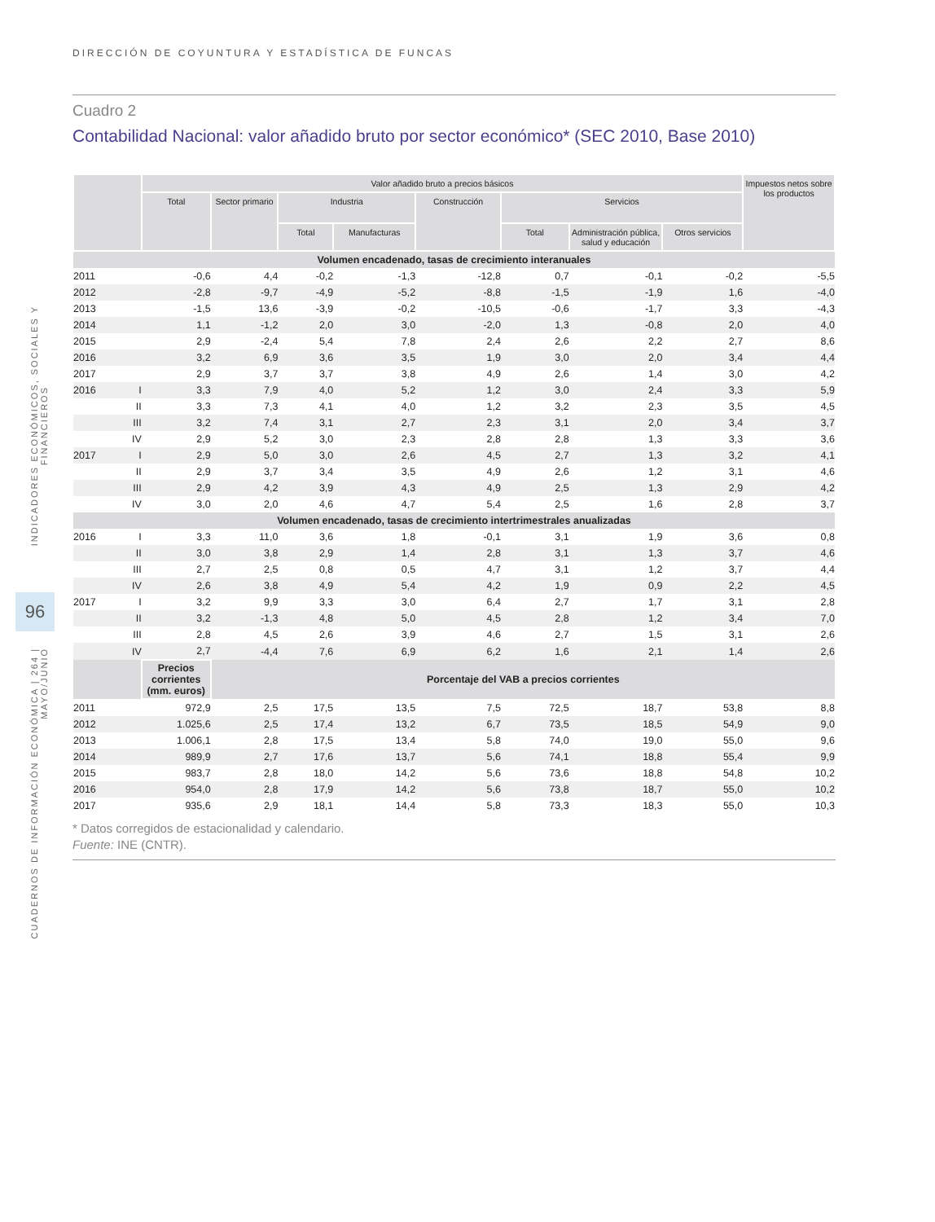CUADERNOS DE INFORMACIÓN ECONÓMICA | 264 | MAYO/JUNIO
96
INDICADORES ECONÓMICOS, SOCIALES Y FINANCIEROS
DIRECCIÓN DE COYUNTURA Y ESTADÍSTICA DE FUNCAS
Cuadro 2
Contabilidad Nacional: valor añadido bruto por sector económico* (SEC 2010, Base 2010)
| | | Valor añadido bruto a precios básicos | | | | | | | | Impuestos netos sobre los productos |
| --- | --- | --- | --- | --- | --- | --- | --- | --- | --- | --- |
| | | Total | Sector primario | Industria | | Construcción | Servicios | | | |
| | | | | Total | Manufacturas | | Total | Administración pública, salud y educación | Otros servicios | |
| Volumen encadenado, tasas de crecimiento interanuales | | | | | | | | | | |
| 2011 | | -0,6 | 4,4 | -0,2 | -1,3 | -12,8 | 0,7 | -0,1 | -0,2 | -5,5 |
| 2012 | | -2,8 | -9,7 | -4,9 | -5,2 | -8,8 | -1,5 | -1,9 | 1,6 | -4,0 |
| 2013 | | -1,5 | 13,6 | -3,9 | -0,2 | -10,5 | -0,6 | -1,7 | 3,3 | -4,3 |
| 2014 | | 1,1 | -1,2 | 2,0 | 3,0 | -2,0 | 1,3 | -0,8 | 2,0 | 4,0 |
| 2015 | | 2,9 | -2,4 | 5,4 | 7,8 | 2,4 | 2,6 | 2,2 | 2,7 | 8,6 |
| 2016 | | 3,2 | 6,9 | 3,6 | 3,5 | 1,9 | 3,0 | 2,0 | 3,4 | 4,4 |
| 2017 | | 2,9 | 3,7 | 3,7 | 3,8 | 4,9 | 2,6 | 1,4 | 3,0 | 4,2 |
| 2016 | I | 3,3 | 7,9 | 4,0 | 5,2 | 1,2 | 3,0 | 2,4 | 3,3 | 5,9 |
| | II | 3,3 | 7,3 | 4,1 | 4,0 | 1,2 | 3,2 | 2,3 | 3,5 | 4,5 |
| | III | 3,2 | 7,4 | 3,1 | 2,7 | 2,3 | 3,1 | 2,0 | 3,4 | 3,7 |
| | IV | 2,9 | 5,2 | 3,0 | 2,3 | 2,8 | 2,8 | 1,3 | 3,3 | 3,6 |
| 2017 | I | 2,9 | 5,0 | 3,0 | 2,6 | 4,5 | 2,7 | 1,3 | 3,2 | 4,1 |
| | II | 2,9 | 3,7 | 3,4 | 3,5 | 4,9 | 2,6 | 1,2 | 3,1 | 4,6 |
| | III | 2,9 | 4,2 | 3,9 | 4,3 | 4,9 | 2,5 | 1,3 | 2,9 | 4,2 |
| | IV | 3,0 | 2,0 | 4,6 | 4,7 | 5,4 | 2,5 | 1,6 | 2,8 | 3,7 |
| Volumen encadenado, tasas de crecimiento intertrimestrales anualizadas | | | | | | | | | | |
| 2016 | I | 3,3 | 11,0 | 3,6 | 1,8 | -0,1 | 3,1 | 1,9 | 3,6 | 0,8 |
| | II | 3,0 | 3,8 | 2,9 | 1,4 | 2,8 | 3,1 | 1,3 | 3,7 | 4,6 |
| | III | 2,7 | 2,5 | 0,8 | 0,5 | 4,7 | 3,1 | 1,2 | 3,7 | 4,4 |
| | IV | 2,6 | 3,8 | 4,9 | 5,4 | 4,2 | 1,9 | 0,9 | 2,2 | 4,5 |
| 2017 | I | 3,2 | 9,9 | 3,3 | 3,0 | 6,4 | 2,7 | 1,7 | 3,1 | 2,8 |
| | II | 3,2 | -1,3 | 4,8 | 5,0 | 4,5 | 2,8 | 1,2 | 3,4 | 7,0 |
| | III | 2,8 | 4,5 | 2,6 | 3,9 | 4,6 | 2,7 | 1,5 | 3,1 | 2,6 |
| | IV | 2,7 | -4,4 | 7,6 | 6,9 | 6,2 | 1,6 | 2,1 | 1,4 | 2,6 |
| | | Precios corrientes (mm. euros) | Porcentaje del VAB a precios corrientes | | | | | | | |
| 2011 | | 972,9 | 2,5 | 17,5 | 13,5 | 7,5 | 72,5 | 18,7 | 53,8 | 8,8 |
| 2012 | | 1.025,6 | 2,5 | 17,4 | 13,2 | 6,7 | 73,5 | 18,5 | 54,9 | 9,0 |
| 2013 | | 1.006,1 | 2,8 | 17,5 | 13,4 | 5,8 | 74,0 | 19,0 | 55,0 | 9,6 |
| 2014 | | 989,9 | 2,7 | 17,6 | 13,7 | 5,6 | 74,1 | 18,8 | 55,4 | 9,9 |
| 2015 | | 983,7 | 2,8 | 18,0 | 14,2 | 5,6 | 73,6 | 18,8 | 54,8 | 10,2 |
| 2016 | | 954,0 | 2,8 | 17,9 | 14,2 | 5,6 | 73,8 | 18,7 | 55,0 | 10,2 |
| 2017 | | 935,6 | 2,9 | 18,1 | 14,4 | 5,8 | 73,3 | 18,3 | 55,0 | 10,3 |
* Datos corregidos de estacionalidad y calendario.
Fuente: INE (CNTR).